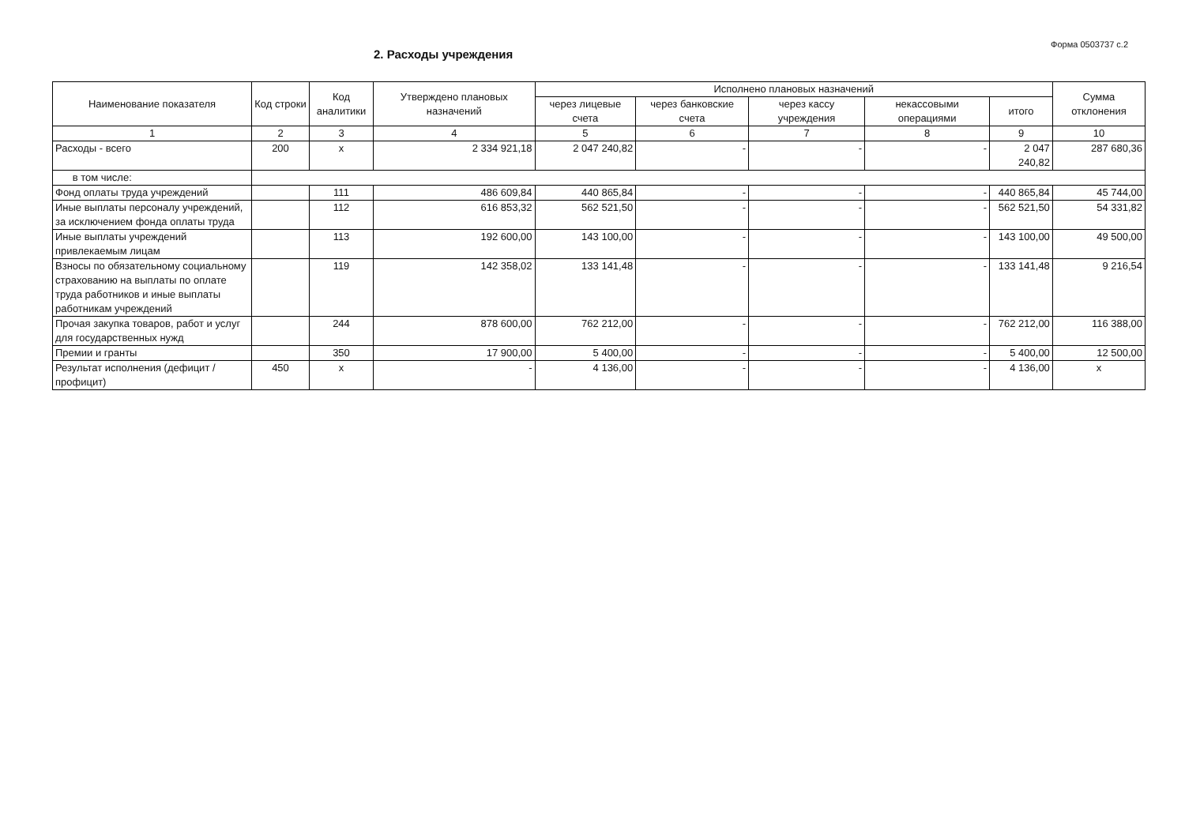Форма 0503737 с.2
2. Расходы учреждения
| Наименование показателя | Код строки | Код аналитики | Утверждено плановых назначений | Исполнено плановых назначений | | | | | Сумма отклонения |
| --- | --- | --- | --- | --- | --- | --- | --- | --- | --- |
| | | | | через лицевые счета | через банковские счета | через кассу учреждения | некассовыми операциями | итого | |
| 1 | 2 | 3 | 4 | 5 | 6 | 7 | 8 | 9 | 10 |
| Расходы - всего | 200 | x | 2 334 921,18 | 2 047 240,82 | - | - | - | 2 047 240,82 | 287 680,36 |
| в том числе: | | | | | | | | | |
| Фонд оплаты труда учреждений | | 111 | 486 609,84 | 440 865,84 | - | - | - | 440 865,84 | 45 744,00 |
| Иные выплаты персоналу учреждений, за исключением фонда оплаты труда | | 112 | 616 853,32 | 562 521,50 | - | - | - | 562 521,50 | 54 331,82 |
| Иные выплаты учреждений привлекаемым лицам | | 113 | 192 600,00 | 143 100,00 | - | - | - | 143 100,00 | 49 500,00 |
| Взносы по обязательному социальному страхованию на выплаты по оплате труда работников и иные выплаты работникам учреждений | | 119 | 142 358,02 | 133 141,48 | - | - | - | 133 141,48 | 9 216,54 |
| Прочая закупка товаров, работ и услуг для государственных нужд | | 244 | 878 600,00 | 762 212,00 | - | - | - | 762 212,00 | 116 388,00 |
| Премии и гранты | | 350 | 17 900,00 | 5 400,00 | - | - | - | 5 400,00 | 12 500,00 |
| Результат исполнения (дефицит / профицит) | 450 | x | - | 4 136,00 | - | - | - | 4 136,00 | x |